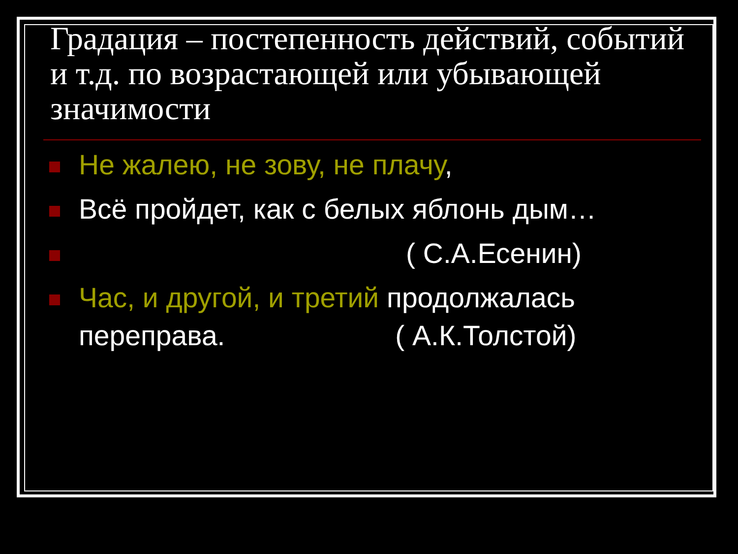Градация – постепенность действий, событий и т.д. по возрастающей или убывающей значимости
Не жалею, не зову, не плачу,
Всё пройдет, как с белых яблонь дым…
( С.А.Есенин)
Час, и другой, и третий продолжалась переправа. ( А.К.Толстой)